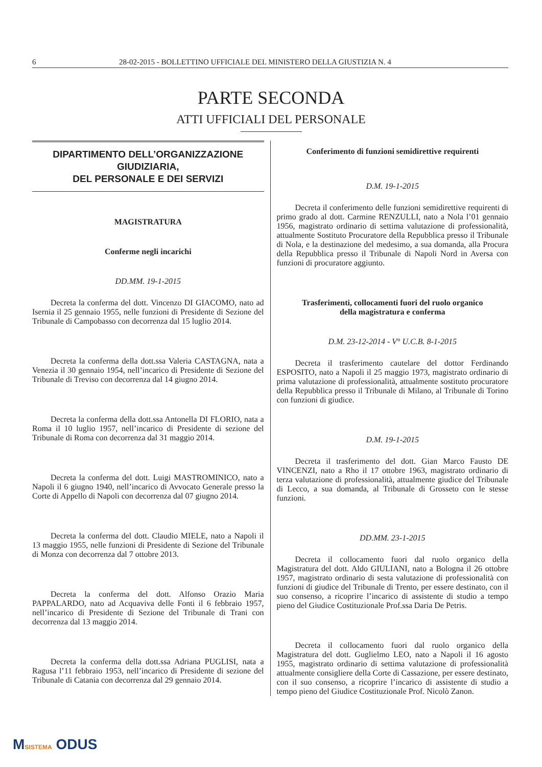6 28-02-2015 - BOLLETTINO UFFICIALE DEL MINISTERO DELLA GIUSTIZIA N. 4
PARTE SECONDA
ATTI UFFICIALI DEL PERSONALE
DIPARTIMENTO DELL’ORGANIZZAZIONE GIUDIZIARIA,
DEL PERSONALE E DEI SERVIZI
MAGISTRATURA
Conferme negli incarichi
DD.MM. 19-1-2015
Decreta la conferma del dott. Vincenzo DI GIACOMO, nato ad Isernia il 25 gennaio 1955, nelle funzioni di Presidente di Sezione del Tribunale di Campobasso con decorrenza dal 15 luglio 2014.
Decreta la conferma della dott.ssa Valeria CASTAGNA, nata a Venezia il 30 gennaio 1954, nell’incarico di Presidente di Sezione del Tribunale di Treviso con decorrenza dal 14 giugno 2014.
Decreta la conferma della dott.ssa Antonella DI FLORIO, nata a Roma il 10 luglio 1957, nell’incarico di Presidente di sezione del Tribunale di Roma con decorrenza dal 31 maggio 2014.
Decreta la conferma del dott. Luigi MASTROMINICO, nato a Napoli il 6 giugno 1940, nell’incarico di Avvocato Generale presso la Corte di Appello di Napoli con decorrenza dal 07 giugno 2014.
Decreta la conferma del dott. Claudio MIELE, nato a Napoli il 13 maggio 1955, nelle funzioni di Presidente di Sezione del Tribunale di Monza con decorrenza dal 7 ottobre 2013.
Decreta la conferma del dott. Alfonso Orazio Maria PAPPALARDO, nato ad Acquaviva delle Fonti il 6 febbraio 1957, nell’incarico di Presidente di Sezione del Tribunale di Trani con decorrenza dal 13 maggio 2014.
Decreta la conferma della dott.ssa Adriana PUGLISI, nata a Ragusa l’11 febbraio 1953, nell’incarico di Presidente di sezione del Tribunale di Catania con decorrenza dal 29 gennaio 2014.
Conferimento di funzioni semidirettive requirenti
D.M. 19-1-2015
Decreta il conferimento delle funzioni semidirettive requirenti di primo grado al dott. Carmine RENZULLI, nato a Nola l’01 gennaio 1956, magistrato ordinario di settima valutazione di professionalità, attualmente Sostituto Procuratore della Repubblica presso il Tribunale di Nola, e la destinazione del medesimo, a sua domanda, alla Procura della Repubblica presso il Tribunale di Napoli Nord in Aversa con funzioni di procuratore aggiunto.
Trasferimenti, collocamenti fuori del ruolo organico
della magistratura e conferma
D.M. 23-12-2014 - V° U.C.B. 8-1-2015
Decreta il trasferimento cautelare del dottor Ferdinando ESPOSITO, nato a Napoli il 25 maggio 1973, magistrato ordinario di prima valutazione di professionalità, attualmente sostituto procuratore della Repubblica presso il Tribunale di Milano, al Tribunale di Torino con funzioni di giudice.
D.M. 19-1-2015
Decreta il trasferimento del dott. Gian Marco Fausto DE VINCENZI, nato a Rho il 17 ottobre 1963, magistrato ordinario di terza valutazione di professionalità, attualmente giudice del Tribunale di Lecco, a sua domanda, al Tribunale di Grosseto con le stesse funzioni.
DD.MM. 23-1-2015
Decreta il collocamento fuori dal ruolo organico della Magistratura del dott. Aldo GIULIANI, nato a Bologna il 26 ottobre 1957, magistrato ordinario di sesta valutazione di professionalità con funzioni di giudice del Tribunale di Trento, per essere destinato, con il suo consenso, a ricoprire l’incarico di assistente di studio a tempo pieno del Giudice Costituzionale Prof.ssa Daria De Petris.
Decreta il collocamento fuori dal ruolo organico della Magistratura del dott. Guglielmo LEO, nato a Napoli il 16 agosto 1955, magistrato ordinario di settima valutazione di professionalità attualmente consigliere della Corte di Cassazione, per essere destinato, con il suo consenso, a ricoprire l’incarico di assistente di studio a tempo pieno del Giudice Costituzionale Prof. Nicolò Zanon.
MSISTEMA ODUS